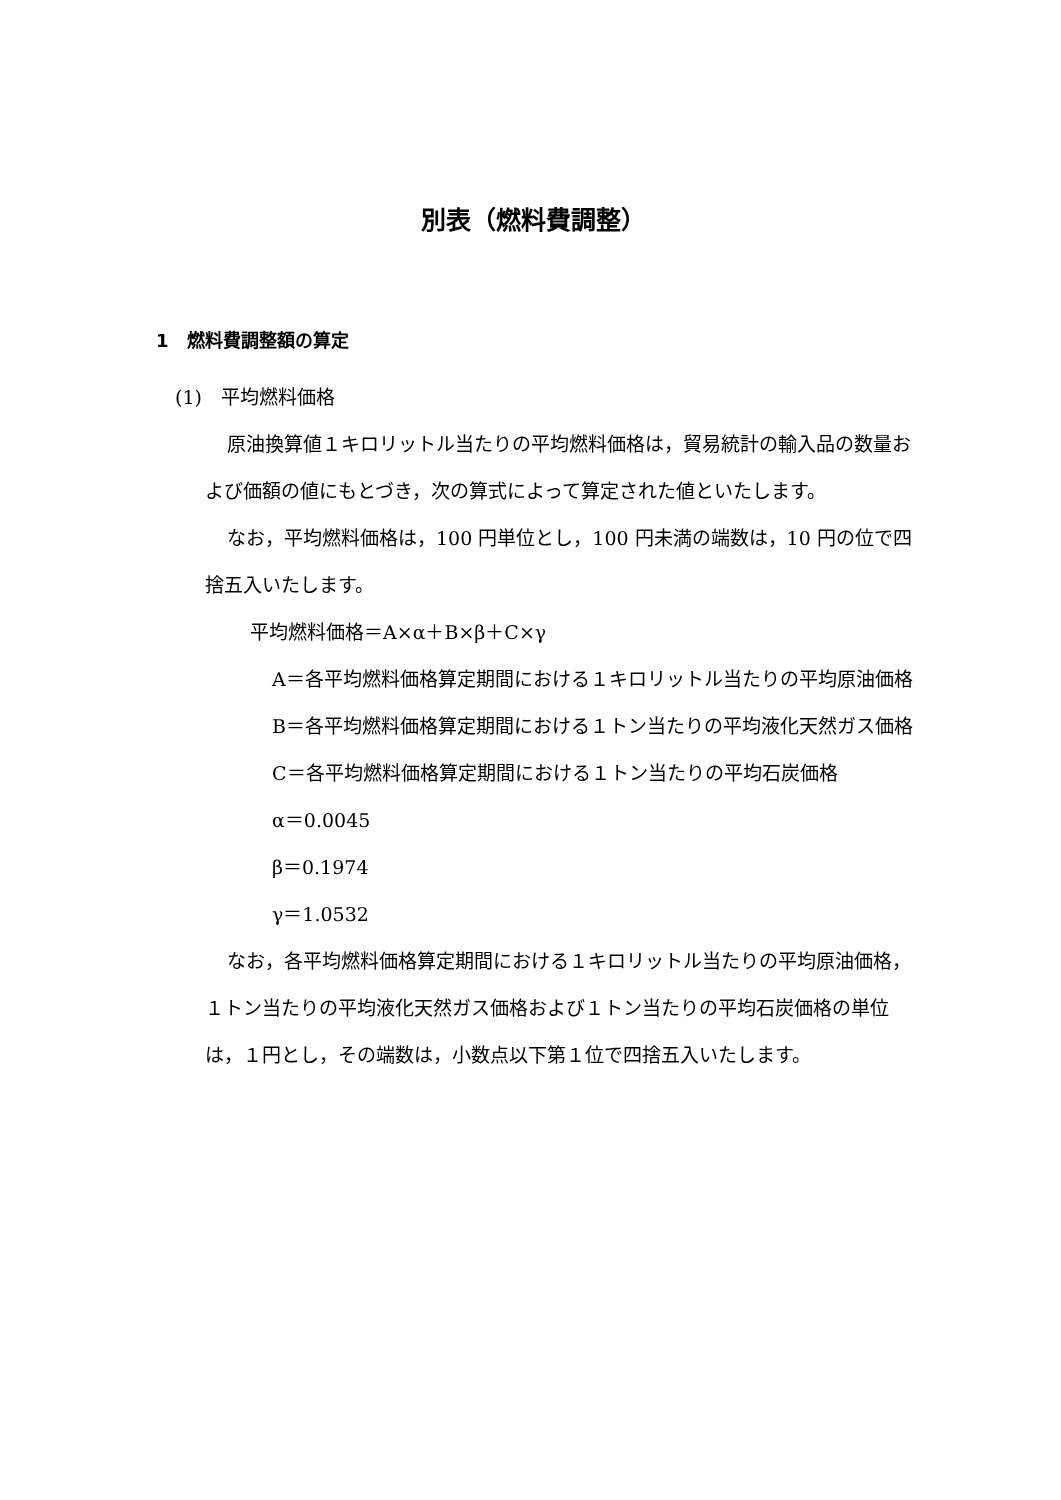別表（燃料費調整）
1　燃料費調整額の算定
(1)　平均燃料価格
原油換算値１キロリットル当たりの平均燃料価格は，貿易統計の輸入品の数量および価額の値にもとづき，次の算式によって算定された値といたします。
なお，平均燃料価格は，100 円単位とし，100 円未満の端数は，10 円の位で四捨五入いたします。
平均燃料価格＝A×α＋B×β＋C×γ
A＝各平均燃料価格算定期間における１キロリットル当たりの平均原油価格
B＝各平均燃料価格算定期間における１トン当たりの平均液化天然ガス価格
C＝各平均燃料価格算定期間における１トン当たりの平均石炭価格
α＝0.0045
β＝0.1974
γ＝1.0532
なお，各平均燃料価格算定期間における１キロリットル当たりの平均原油価格，１トン当たりの平均液化天然ガス価格および１トン当たりの平均石炭価格の単位は，１円とし，その端数は，小数点以下第１位で四捨五入いたします。